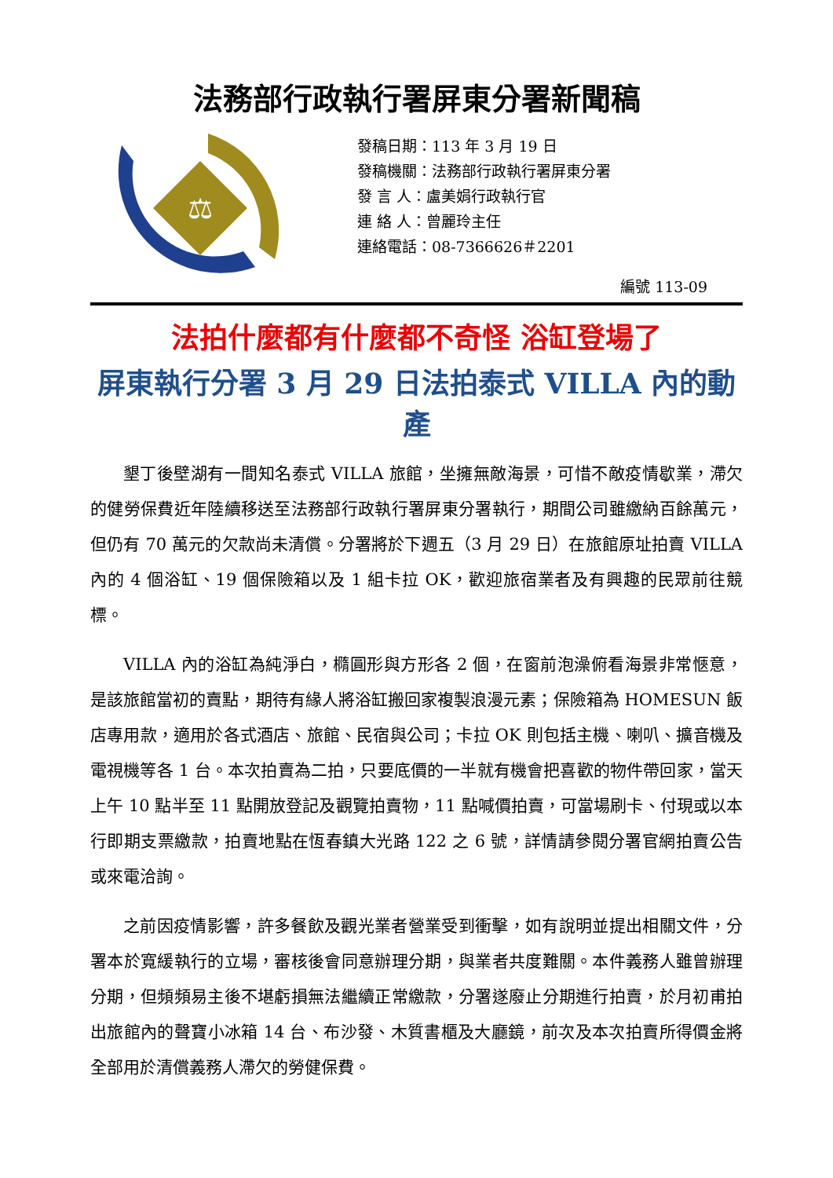法務部行政執行署屏東分署新聞稿
⚖
發稿日期：113 年 3 月 19 日
發稿機關：法務部行政執行署屏東分署
發 言 人：盧美娟行政執行官
連 絡 人：曾麗玲主任
連絡電話：08-7366626＃2201
編號 113-09
法拍什麼都有什麼都不奇怪 浴缸登場了
屏東執行分署 3 月 29 日法拍泰式 VILLA 內的動產
墾丁後壁湖有一間知名泰式 VILLA 旅館，坐擁無敵海景，可惜不敵疫情歇業，滯欠的健勞保費近年陸續移送至法務部行政執行署屏東分署執行，期間公司雖繳納百餘萬元，但仍有 70 萬元的欠款尚未清償。分署將於下週五（3 月 29 日）在旅館原址拍賣 VILLA 內的 4 個浴缸、19 個保險箱以及 1 組卡拉 OK，歡迎旅宿業者及有興趣的民眾前往競標。
VILLA 內的浴缸為純淨白，橢圓形與方形各 2 個，在窗前泡澡俯看海景非常愜意，是該旅館當初的賣點，期待有緣人將浴缸搬回家複製浪漫元素；保險箱為 HOMESUN 飯店專用款，適用於各式酒店、旅館、民宿與公司；卡拉 OK 則包括主機、喇叭、擴音機及電視機等各 1 台。本次拍賣為二拍，只要底價的一半就有機會把喜歡的物件帶回家，當天上午 10 點半至 11 點開放登記及觀覽拍賣物，11 點喊價拍賣，可當場刷卡、付現或以本行即期支票繳款，拍賣地點在恆春鎮大光路 122 之 6 號，詳情請參閱分署官網拍賣公告或來電洽詢。
之前因疫情影響，許多餐飲及觀光業者營業受到衝擊，如有說明並提出相關文件，分署本於寬緩執行的立場，審核後會同意辦理分期，與業者共度難關。本件義務人雖曾辦理分期，但頻頻易主後不堪虧損無法繼續正常繳款，分署遂廢止分期進行拍賣，於月初甫拍出旅館內的聲寶小冰箱 14 台、布沙發、木質書櫃及大廳鏡，前次及本次拍賣所得價金將全部用於清償義務人滯欠的勞健保費。